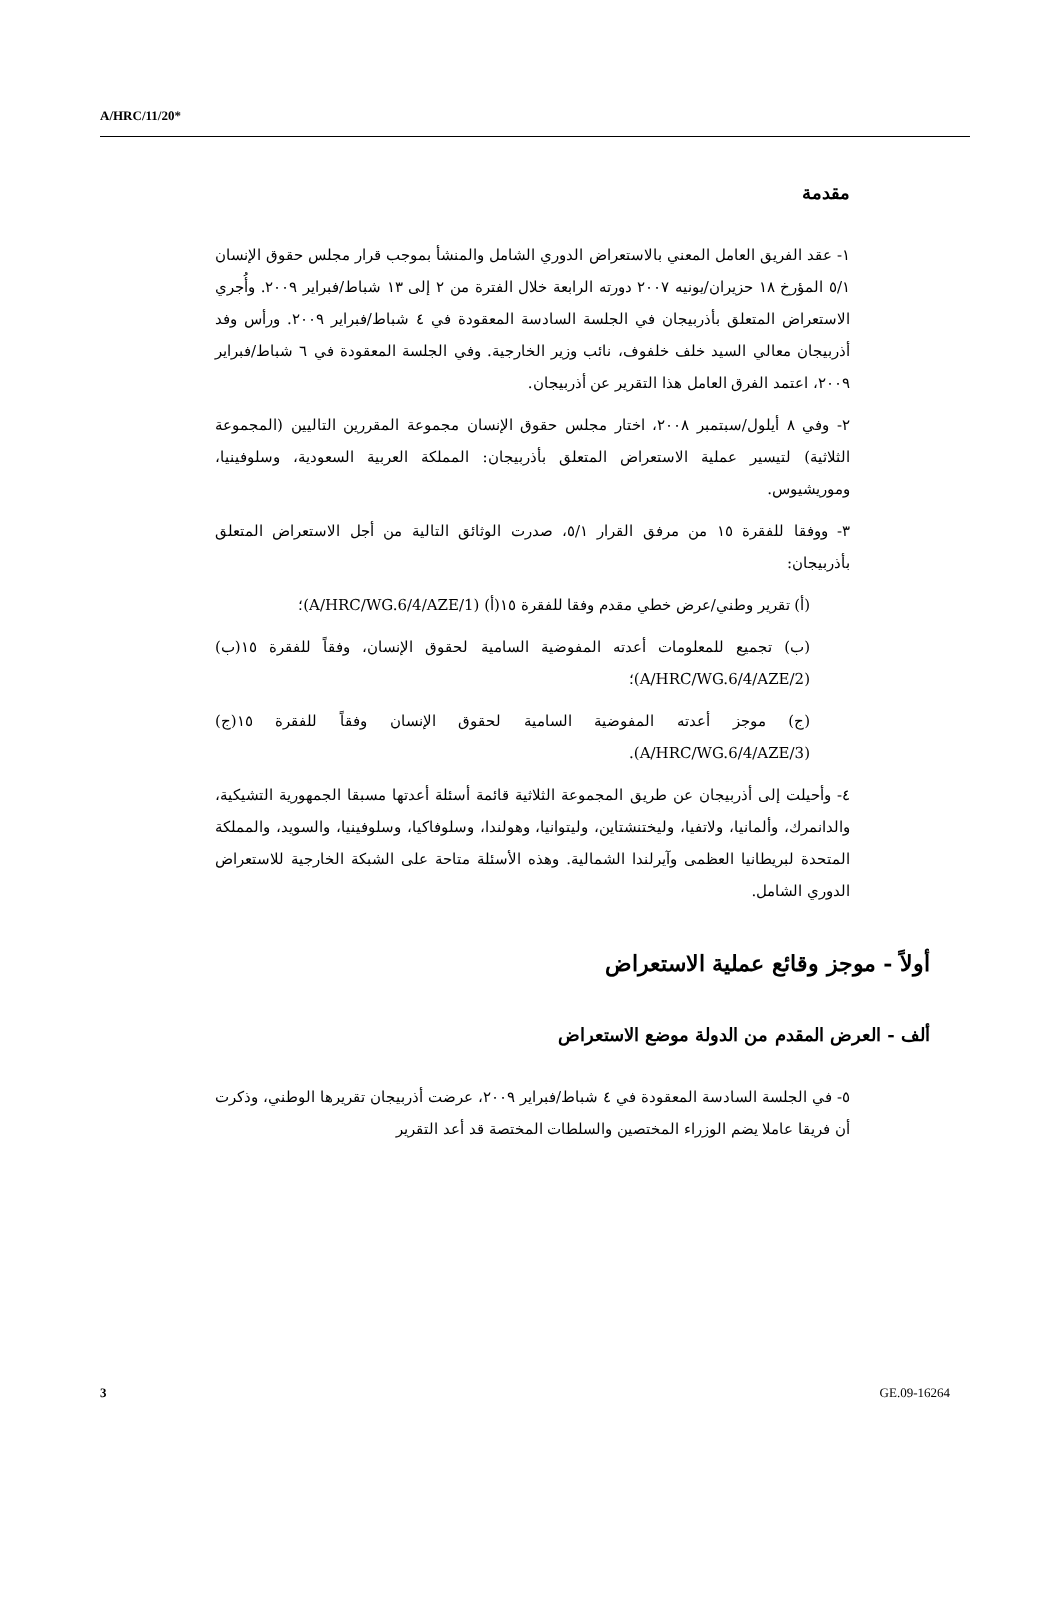A/HRC/11/20*
مقدمة
١- عقد الفريق العامل المعني بالاستعراض الدوري الشامل والمنشأ بموجب قرار مجلس حقوق الإنسان ٥/١ المؤرخ ١٨ حزيران/يونيه ٢٠٠٧ دورته الرابعة خلال الفترة من ٢ إلى ١٣ شباط/فبراير ٢٠٠٩. وأُجري الاستعراض المتعلق بأذربيجان في الجلسة السادسة المعقودة في ٤ شباط/فبراير ٢٠٠٩. ورأس وفد أذربيجان معالي السيد خلف خلفوف، نائب وزير الخارجية. وفي الجلسة المعقودة في ٦ شباط/فبراير ٢٠٠٩، اعتمد الفرق العامل هذا التقرير عن أذربيجان.
٢- وفي ٨ أيلول/سبتمبر ٢٠٠٨، اختار مجلس حقوق الإنسان مجموعة المقررين التاليين (المجموعة الثلاثية) لتيسير عملية الاستعراض المتعلق بأذربيجان: المملكة العربية السعودية، وسلوفينيا، وموريشيوس.
٣- ووفقا للفقرة ١٥ من مرفق القرار ٥/١، صدرت الوثائق التالية من أجل الاستعراض المتعلق بأذربيجان:
(أ) تقرير وطني/عرض خطي مقدم وفقا للفقرة ١٥(أ) (A/HRC/WG.6/4/AZE/1)؛
(ب) تجميع للمعلومات أعدته المفوضية السامية لحقوق الإنسان، وفقاً للفقرة ١٥(ب) (A/HRC/WG.6/4/AZE/2)؛
(ج) موجز أعدته المفوضية السامية لحقوق الإنسان وفقاً للفقرة ١٥(ج) (A/HRC/WG.6/4/AZE/3).
٤- وأحيلت إلى أذربيجان عن طريق المجموعة الثلاثية قائمة أسئلة أعدتها مسبقا الجمهورية التشيكية، والدانمرك، وألمانيا، ولاتفيا، وليختنشتاين، وليتوانيا، وهولندا، وسلوفاكيا، وسلوفينيا، والسويد، والمملكة المتحدة لبريطانيا العظمى وآيرلندا الشمالية. وهذه الأسئلة متاحة على الشبكة الخارجية للاستعراض الدوري الشامل.
أولاً - موجز وقائع عملية الاستعراض
ألف - العرض المقدم من الدولة موضع الاستعراض
٥- في الجلسة السادسة المعقودة في ٤ شباط/فبراير ٢٠٠٩، عرضت أذربيجان تقريرها الوطني، وذكرت أن فريقا عاملا يضم الوزراء المختصين والسلطات المختصة قد أعد التقرير
3 GE.09-16264